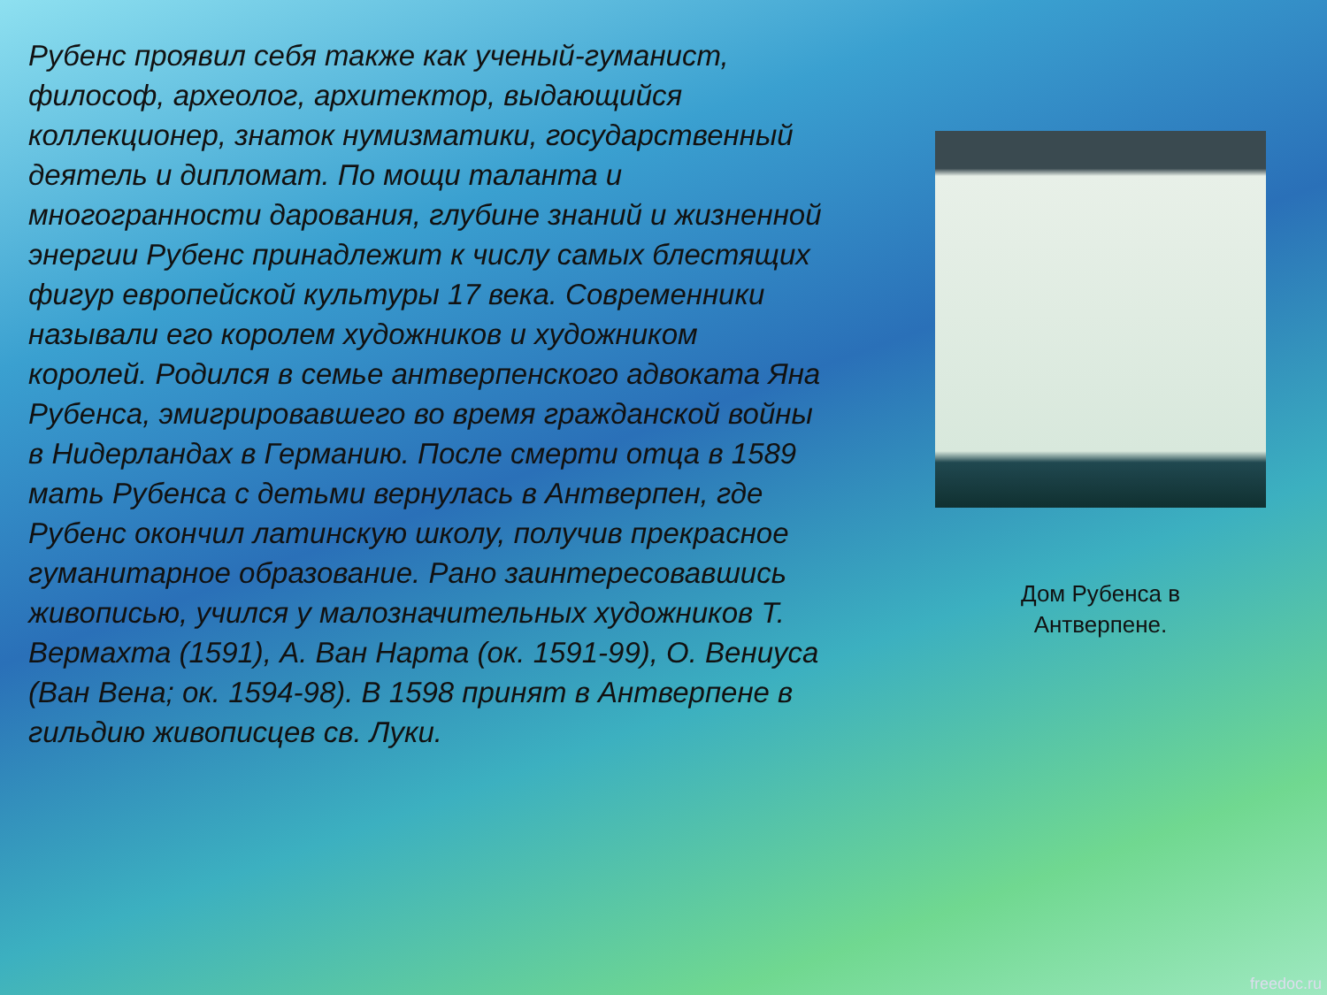Рубенс проявил себя также как ученый-гуманист, философ, археолог, архитектор, выдающийся коллекционер, знаток нумизматики, государственный деятель и дипломат. По мощи таланта и многогранности дарования, глубине знаний и жизненной энергии Рубенс принадлежит к числу самых блестящих фигур европейской культуры 17 века. Современники называли его королем художников и художником королей. Родился в семье антверпенского адвоката Яна Рубенса, эмигрировавшего во время гражданской войны в Нидерландах в Германию. После смерти отца в 1589 мать Рубенса с детьми вернулась в Антверпен, где Рубенс окончил латинскую школу, получив прекрасное гуманитарное образование. Рано заинтересовавшись живописью, учился у малозначительных художников Т. Вермахта (1591), А. Ван Нарта (ок. 1591-99), О. Вениуса (Ван Вена; ок. 1594-98). В 1598 принят в Антверпене в гильдию живописцев св. Луки.
Дом Рубенса в
Антверпене.
freedoc.ru